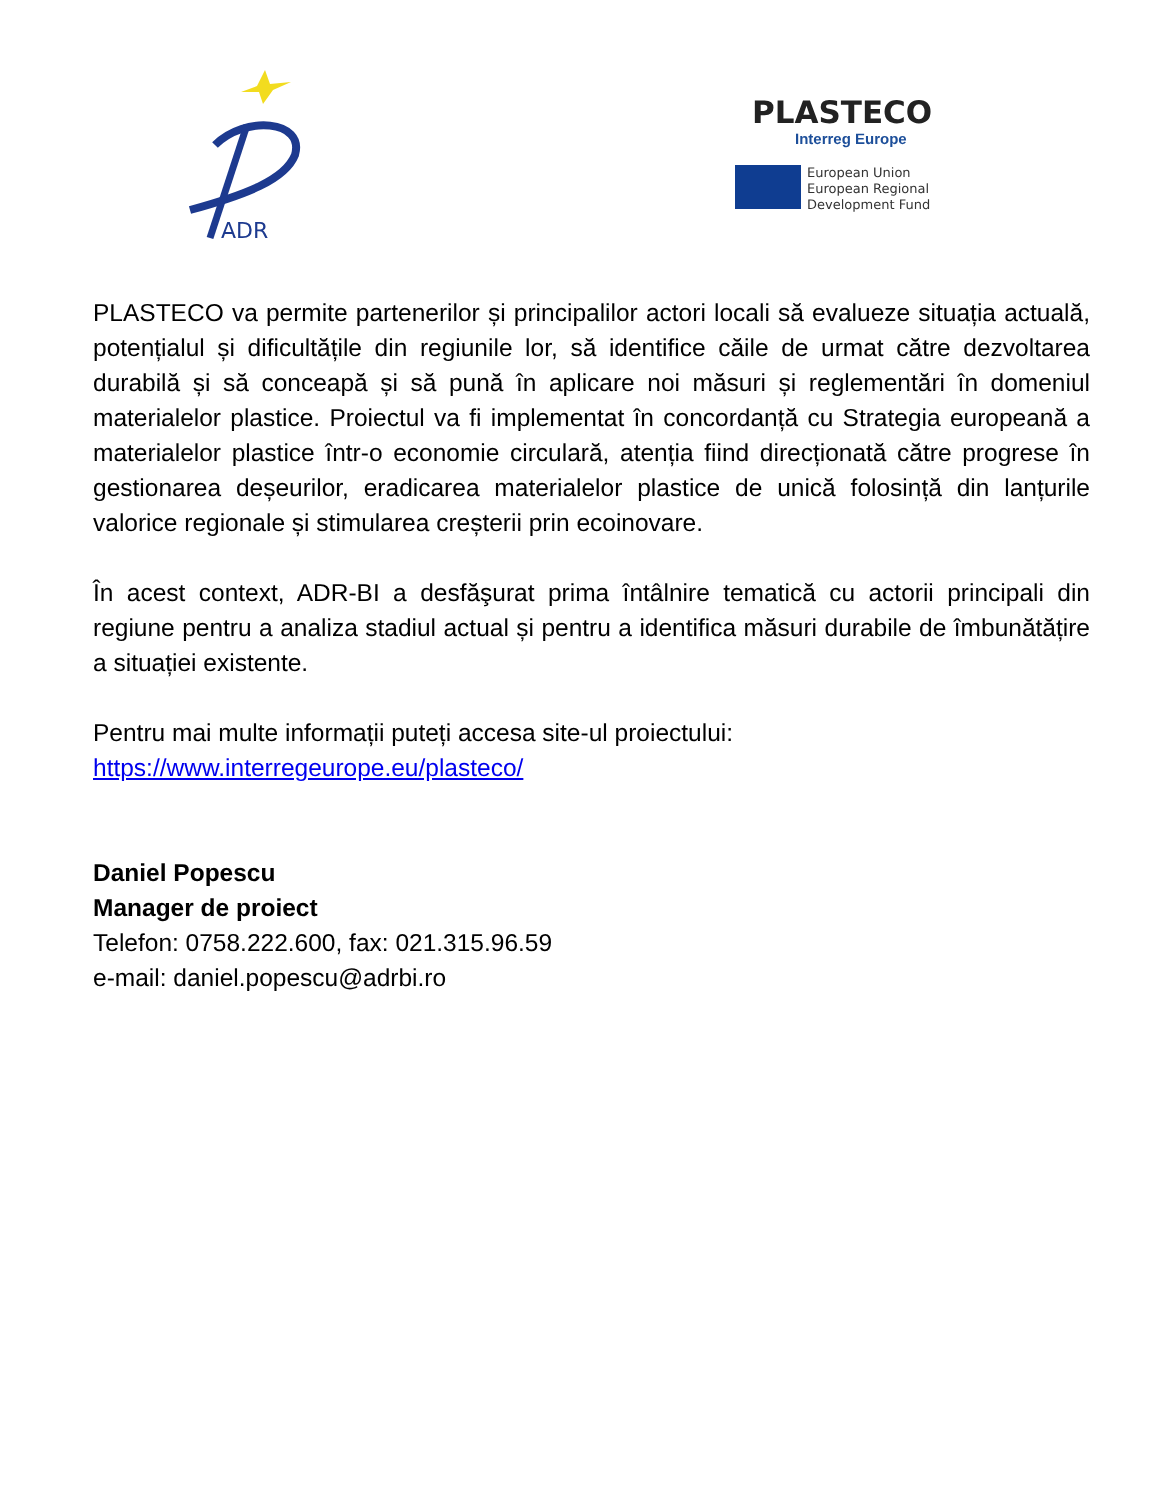ADR
PLASTECO
Interreg Europe
European Union
European Regional
Development Fund
PLASTECO va permite partenerilor și principalilor actori locali să evalueze situația actuală, potențialul și dificultățile din regiunile lor, să identifice căile de urmat către dezvoltarea durabilă și să conceapă și să pună în aplicare noi măsuri și reglementări în domeniul materialelor plastice. Proiectul va fi implementat în concordanță cu Strategia europeană a materialelor plastice într-o economie circulară, atenția fiind direcționată către progrese în gestionarea deșeurilor, eradicarea materialelor plastice de unică folosință din lanțurile valorice regionale și stimularea creșterii prin ecoinovare.
În acest context, ADR-BI a desfăşurat prima întâlnire tematică cu actorii principali din regiune pentru a analiza stadiul actual și pentru a identifica măsuri durabile de îmbunătățire a situației existente.
Pentru mai multe informații puteți accesa site-ul proiectului:
https://www.interregeurope.eu/plasteco/
Daniel Popescu
Manager de proiect
Telefon: 0758.222.600, fax: 021.315.96.59
e-mail: daniel.popescu@adrbi.ro